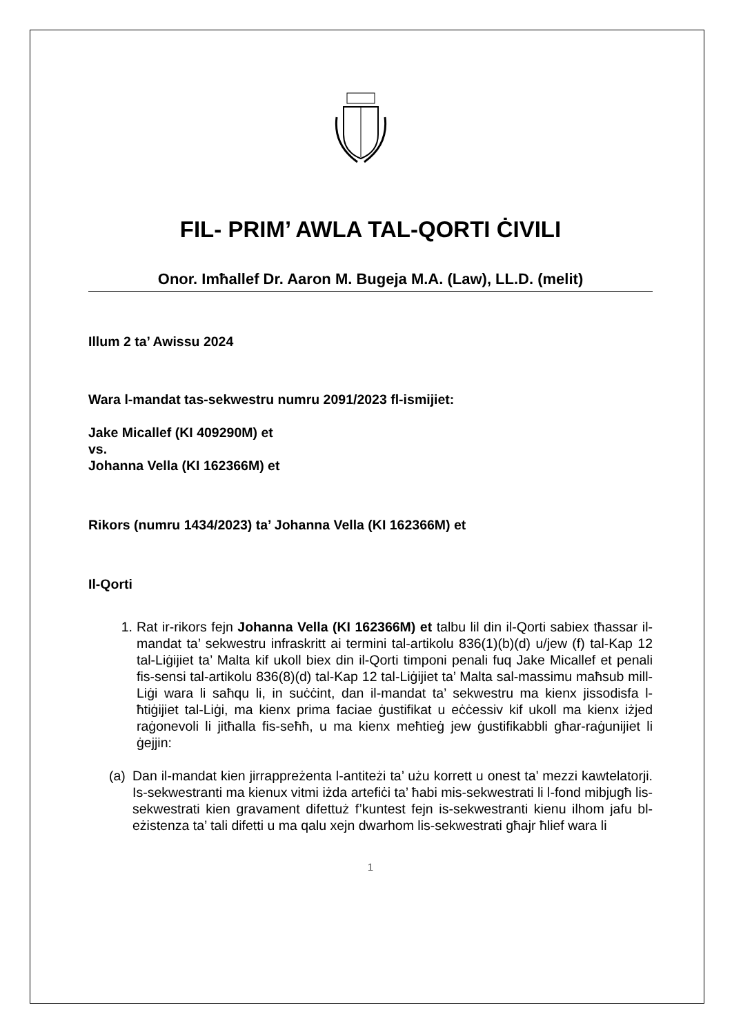FIL- PRIM’ AWLA TAL-QORTI ĊIVILI
Onor. Imħallef Dr. Aaron M. Bugeja M.A. (Law), LL.D. (melit)
Illum 2 ta’ Awissu 2024
Wara l-mandat tas-sekwestru numru 2091/2023 fl-ismijiet:
Jake Micallef (KI 409290M) et
vs.
Johanna Vella (KI 162366M) et
Rikors (numru 1434/2023) ta’ Johanna Vella (KI 162366M) et
Il-Qorti
1. Rat ir-rikors fejn Johanna Vella (KI 162366M) et talbu lil din il-Qorti sabiex tħassar il-mandat ta’ sekwestru infraskritt ai termini tal-artikolu 836(1)(b)(d) u/jew (f) tal-Kap 12 tal-Liġijiet ta’ Malta kif ukoll biex din il-Qorti timponi penali fuq Jake Micallef et penali fis-sensi tal-artikolu 836(8)(d) tal-Kap 12 tal-Liġijiet ta’ Malta sal-massimu maħsub mill-Liġi wara li saħqu li, in suċċint, dan il-mandat ta’ sekwestru ma kienx jissodisfa l-ħtiġijiet tal-Liġi, ma kienx prima faciae ġustifikat u eċċessiv kif ukoll ma kienx iżjed raġonevoli li jitħalla fis-seħħ, u ma kienx meħtieġ jew ġustifikabbli għar-raġunijiet li ġejjin:
(a)
Dan il-mandat kien jirrappreżenta l-antiteżi ta’ użu korrett u onest ta’ mezzi kawtelatorji. Is-sekwestranti ma kienux vitmi iżda artefiċi ta’ ħabi mis-sekwestrati li l-fond mibjugħ lis-sekwestrati kien gravament difettuż f’kuntest fejn is-sekwestranti kienu ilhom jafu bl-eżistenza ta’ tali difetti u ma qalu xejn dwarhom lis-sekwestrati għajr ħlief wara li
1